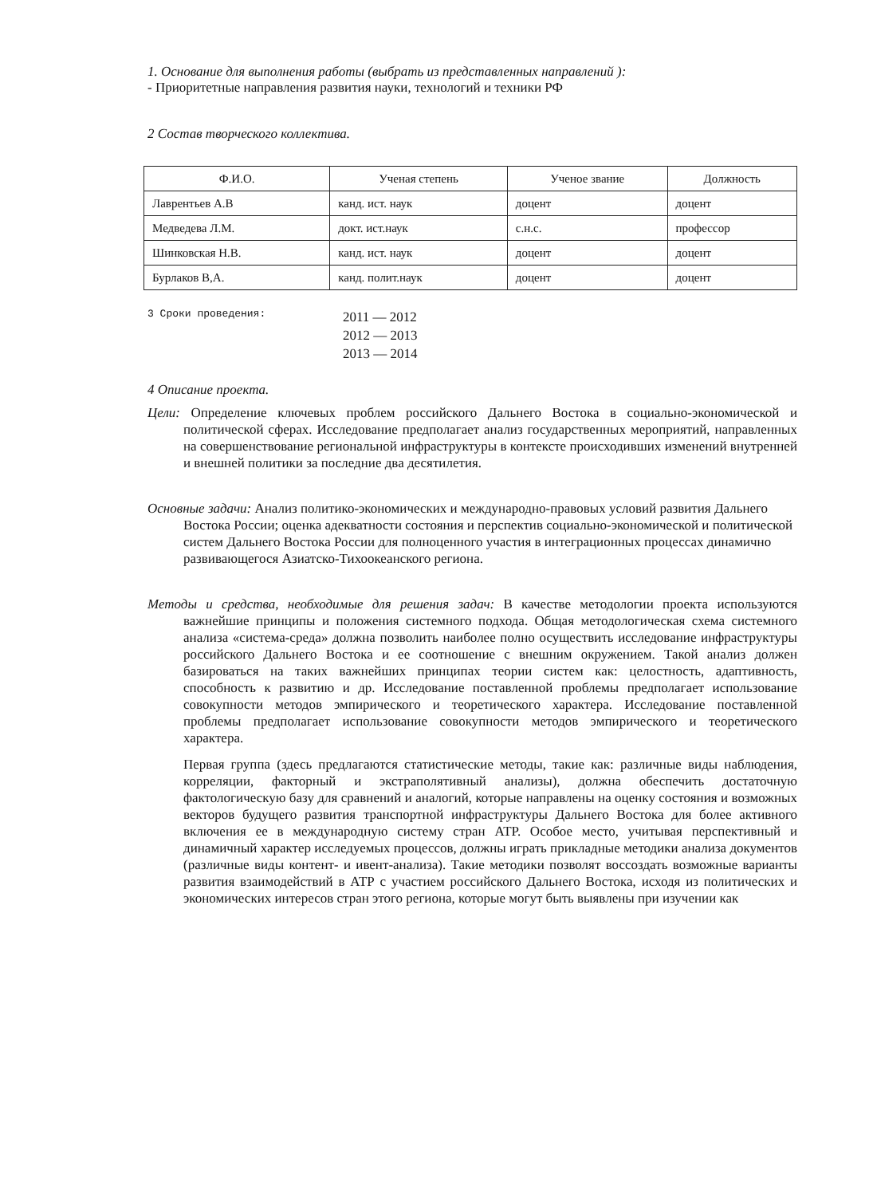1. Основание для выполнения работы (выбрать из представленных направлений ):
- Приоритетные направления развития науки, технологий и техники РФ
2 Состав творческого коллектива.
| Ф.И.О. | Ученая степень | Ученое звание | Должность |
| --- | --- | --- | --- |
| Лаврентьев А.В | канд. ист. наук | доцент | доцент |
| Медведева Л.М. | докт. ист.наук | с.н.с. | профессор |
| Шинковская Н.В. | канд. ист. наук | доцент | доцент |
| Бурлаков В,А. | канд. полит.наук | доцент | доцент |
3 Сроки проведения:
2011 — 2012
2012 — 2013
2013 — 2014
4 Описание проекта.
Цели: Определение ключевых проблем российского Дальнего Востока в социально-экономической и политической сферах. Исследование предполагает анализ государственных мероприятий, направленных на совершенствование региональной инфраструктуры в контексте происходивших изменений внутренней и внешней политики за последние два десятилетия.
Основные задачи: Анализ политико-экономических и международно-правовых условий развития Дальнего Востока России; оценка адекватности состояния и перспектив социально-экономической и политической систем Дальнего Востока России для полноценного участия в интеграционных процессах динамично развивающегося Азиатско-Тихоокеанского региона.
Методы и средства, необходимые для решения задач: В качестве методологии проекта используются важнейшие принципы и положения системного подхода. Общая методологическая схема системного анализа «система-среда» должна позволить наиболее полно осуществить исследование инфраструктуры российского Дальнего Востока и ее соотношение с внешним окружением. Такой анализ должен базироваться на таких важнейших принципах теории систем как: целостность, адаптивность, способность к развитию и др. Исследование поставленной проблемы предполагает использование совокупности методов эмпирического и теоретического характера. Исследование поставленной проблемы предполагает использование совокупности методов эмпирического и теоретического характера.
Первая группа (здесь предлагаются статистические методы, такие как: различные виды наблюдения, корреляции, факторный и экстраполятивный анализы), должна обеспечить достаточную фактологическую базу для сравнений и аналогий, которые направлены на оценку состояния и возможных векторов будущего развития транспортной инфраструктуры Дальнего Востока для более активного включения ее в международную систему стран АТР. Особое место, учитывая перспективный и динамичный характер исследуемых процессов, должны играть прикладные методики анализа документов (различные виды контент- и ивент-анализа). Такие методики позволят воссоздать возможные варианты развития взаимодействий в АТР с участием российского Дальнего Востока, исходя из политических и экономических интересов стран этого региона, которые могут быть выявлены при изучении как